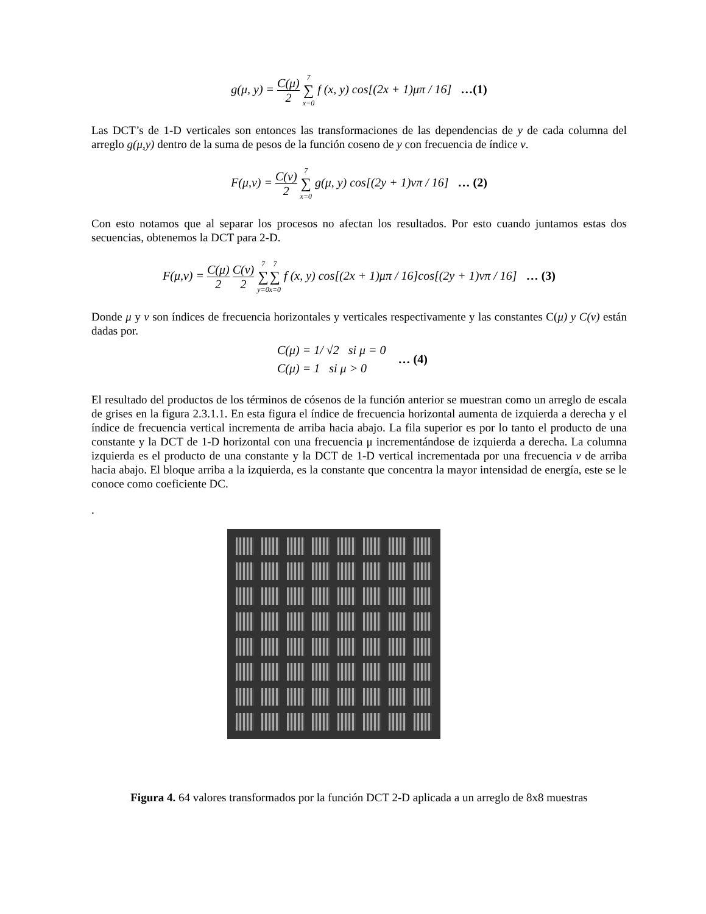g(μ, y) = C(μ) 2 7 ∑ x=0 f (x, y) cos[(2x + 1)μπ / 16] …(1)
Las DCT’s de 1-D verticales son entonces las transformaciones de las dependencias de y de cada columna del arreglo g(μ,y) dentro de la suma de pesos de la función coseno de y con frecuencia de índice v.
F(μ,v) = C(v) 2 7 ∑ x=0 g(μ, y) cos[(2y + 1)vπ / 16] … (2)
Con esto notamos que al separar los procesos no afectan los resultados. Por esto cuando juntamos estas dos secuencias, obtenemos la DCT para 2-D.
F(μ,v) = C(μ) 2 C(v) 2 7 ∑ y=07 ∑ x=0 f (x, y) cos[(2x + 1)μπ / 16]cos[(2y + 1)vπ / 16] … (3)
Donde μ y v son índices de frecuencia horizontales y verticales respectivamente y las constantes C(μ) y C(v) están dadas por.
C(μ) = 1/ √2 si μ = 0
C(μ) = 1 si μ > 0
… (4)
El resultado del productos de los términos de cósenos de la función anterior se muestran como un arreglo de escala de grises en la figura 2.3.1.1. En esta figura el índice de frecuencia horizontal aumenta de izquierda a derecha y el índice de frecuencia vertical incrementa de arriba hacia abajo. La fila superior es por lo tanto el producto de una constante y la DCT de 1-D horizontal con una frecuencia μ incrementándose de izquierda a derecha. La columna izquierda es el producto de una constante y la DCT de 1-D vertical incrementada por una frecuencia v de arriba hacia abajo. El bloque arriba a la izquierda, es la constante que concentra la mayor intensidad de energía, este se le conoce como coeficiente DC.
.
Figura 4. 64 valores transformados por la función DCT 2-D aplicada a un arreglo de 8x8 muestras